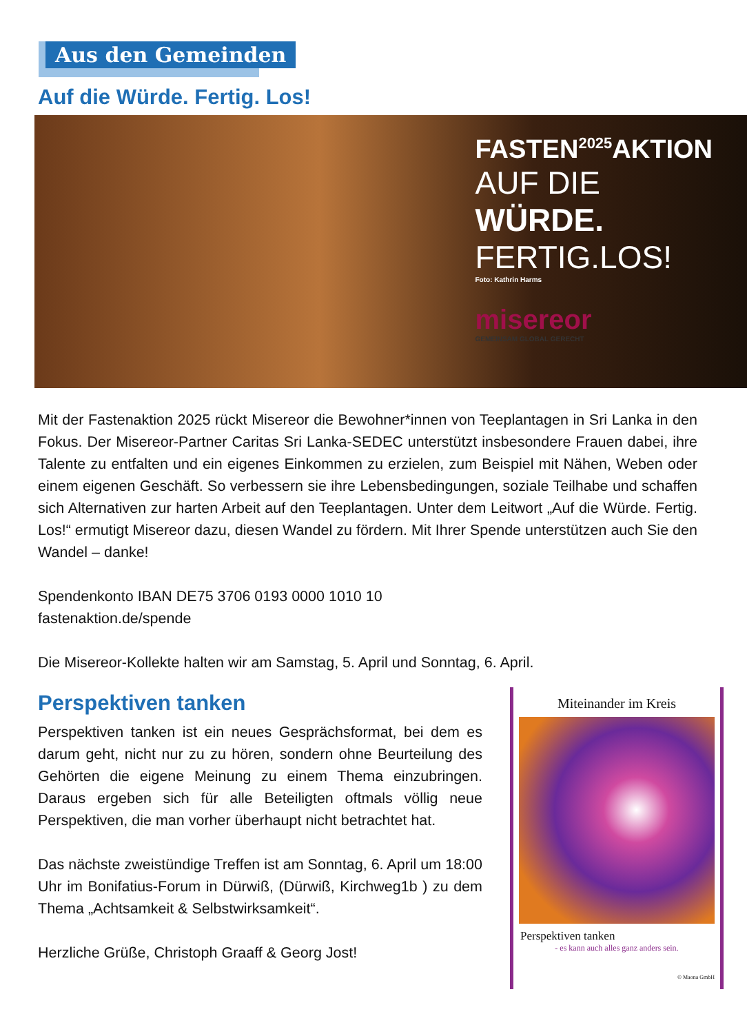Aus den Gemeinden
Auf die Würde. Fertig. Los!
FASTEN<sup>2025</sup>AKTION
AUF DIE
WÜRDE.
FERTIG.LOS!
Foto: Kathrin Harms
misereor
GEMEINSAM GLOBAL GERECHT
Mit der Fastenaktion 2025 rückt Misereor die Bewohner*innen von Teeplantagen in Sri Lanka in den Fokus. Der Misereor-Partner Caritas Sri Lanka-SEDEC unterstützt insbesondere Frauen dabei, ihre Talente zu entfalten und ein eigenes Einkommen zu erzielen, zum Beispiel mit Nähen, Weben oder einem eigenen Geschäft. So verbessern sie ihre Lebensbedingungen, soziale Teilhabe und schaffen sich Alternativen zur harten Arbeit auf den Teeplantagen. Unter dem Leitwort „Auf die Würde. Fertig. Los!“ ermutigt Misereor dazu, diesen Wandel zu fördern. Mit Ihrer Spende unterstützen auch Sie den Wandel – danke!
Spendenkonto IBAN DE75 3706 0193 0000 1010 10
fastenaktion.de/spende
Die Misereor-Kollekte halten wir am Samstag, 5. April und Sonntag, 6. April.
Perspektiven tanken
Perspektiven tanken ist ein neues Gesprächsformat, bei dem es darum geht, nicht nur zu zu hören, sondern ohne Beurteilung des Gehörten die eigene Meinung zu einem Thema einzubringen. Daraus ergeben sich für alle Beteiligten oftmals völlig neue Perspektiven, die man vorher überhaupt nicht betrachtet hat.
Das nächste zweistündige Treffen ist am Sonntag, 6. April um 18:00 Uhr im Bonifatius-Forum in Dürwiß, (Dürwiß, Kirchweg1b ) zu dem Thema „Achtsamkeit & Selbstwirksamkeit“.
Herzliche Grüße, Christoph Graaff & Georg Jost!
Miteinander im Kreis
Perspektiven tanken
- es kann auch alles ganz anders sein.
© Maona GmbH